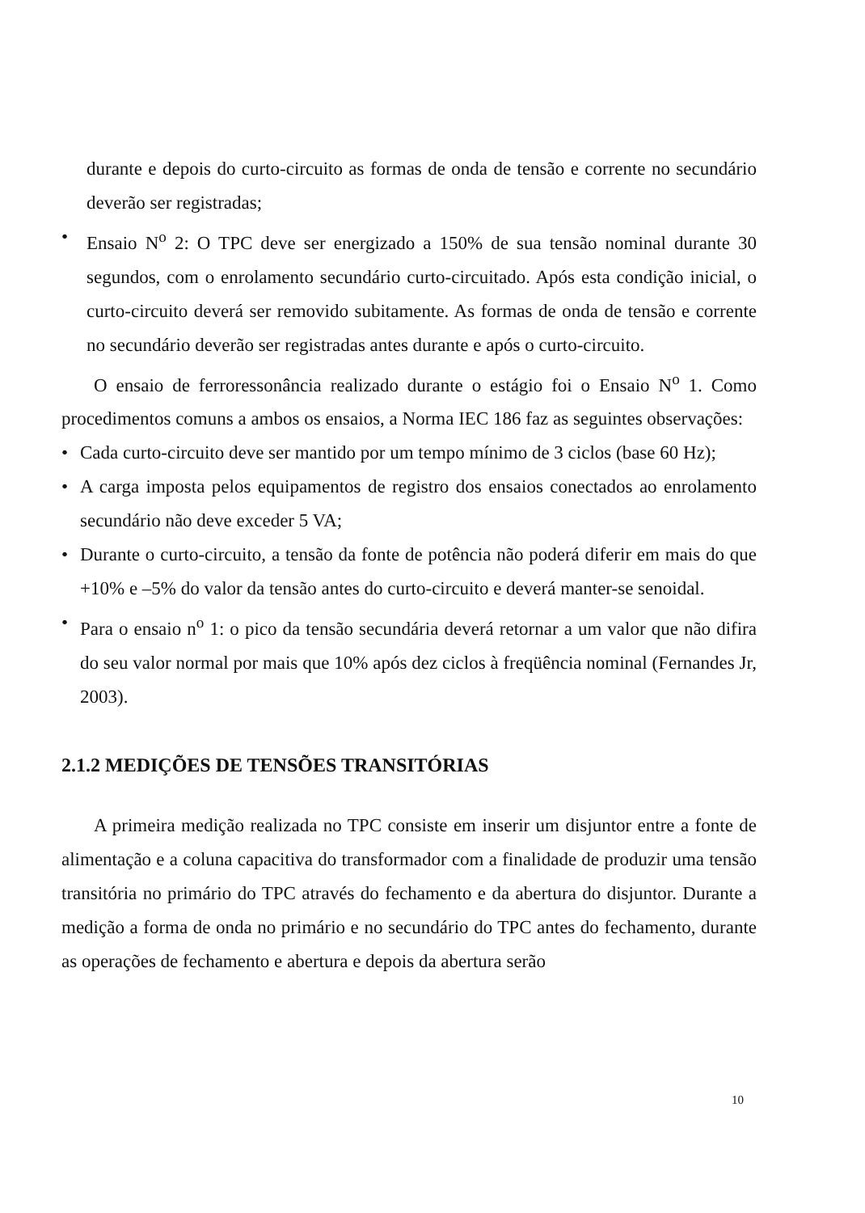durante e depois do curto-circuito as formas de onda de tensão e corrente no secundário deverão ser registradas;
• Ensaio N<sup>o</sup> 2: O TPC deve ser energizado a 150% de sua tensão nominal durante 30 segundos, com o enrolamento secundário curto-circuitado. Após esta condição inicial, o curto-circuito deverá ser removido subitamente. As formas de onda de tensão e corrente no secundário deverão ser registradas antes durante e após o curto-circuito.
O ensaio de ferroressonância realizado durante o estágio foi o Ensaio N<sup>o</sup> 1. Como procedimentos comuns a ambos os ensaios, a Norma IEC 186 faz as seguintes observações:
• Cada curto-circuito deve ser mantido por um tempo mínimo de 3 ciclos (base 60 Hz);
• A carga imposta pelos equipamentos de registro dos ensaios conectados ao enrolamento secundário não deve exceder 5 VA;
• Durante o curto-circuito, a tensão da fonte de potência não poderá diferir em mais do que +10% e –5% do valor da tensão antes do curto-circuito e deverá manter-se senoidal.
• Para o ensaio n<sup>o</sup> 1: o pico da tensão secundária deverá retornar a um valor que não difira do seu valor normal por mais que 10% após dez ciclos à freqüência nominal (Fernandes Jr, 2003).
2.1.2 MEDIÇÕES DE TENSÕES TRANSITÓRIAS
A primeira medição realizada no TPC consiste em inserir um disjuntor entre a fonte de alimentação e a coluna capacitiva do transformador com a finalidade de produzir uma tensão transitória no primário do TPC através do fechamento e da abertura do disjuntor. Durante a medição a forma de onda no primário e no secundário do TPC antes do fechamento, durante as operações de fechamento e abertura e depois da abertura serão
10